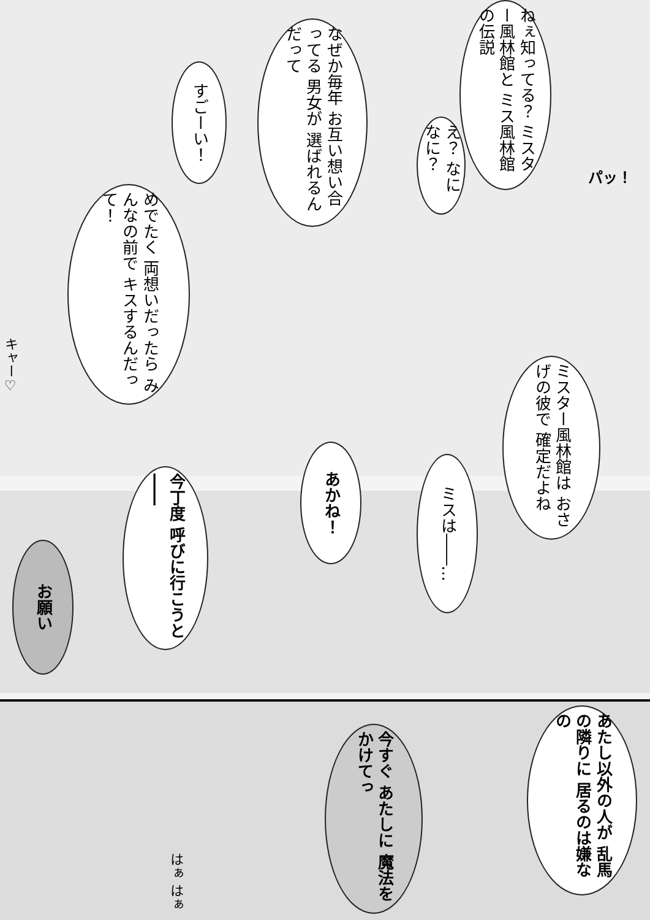ねぇ知ってる？ ミスター風林館と ミス風林館の伝説
え？ なになに？
なぜか毎年 お互い想い合ってる 男女が 選ばれるんだって
すごーい！
めでたく 両想いだったら みんなの前で キスするんだって！
キャー♡
パッ！
ミスター風林館は おさげの彼で 確定だよね
ミスは――…
あかね！
今丁度 呼びに行こうと――
お願い
あたし以外の人が 乱馬の隣りに 居るのは嫌なの
今すぐ あたしに 魔法をかけてっ
はぁ はぁ